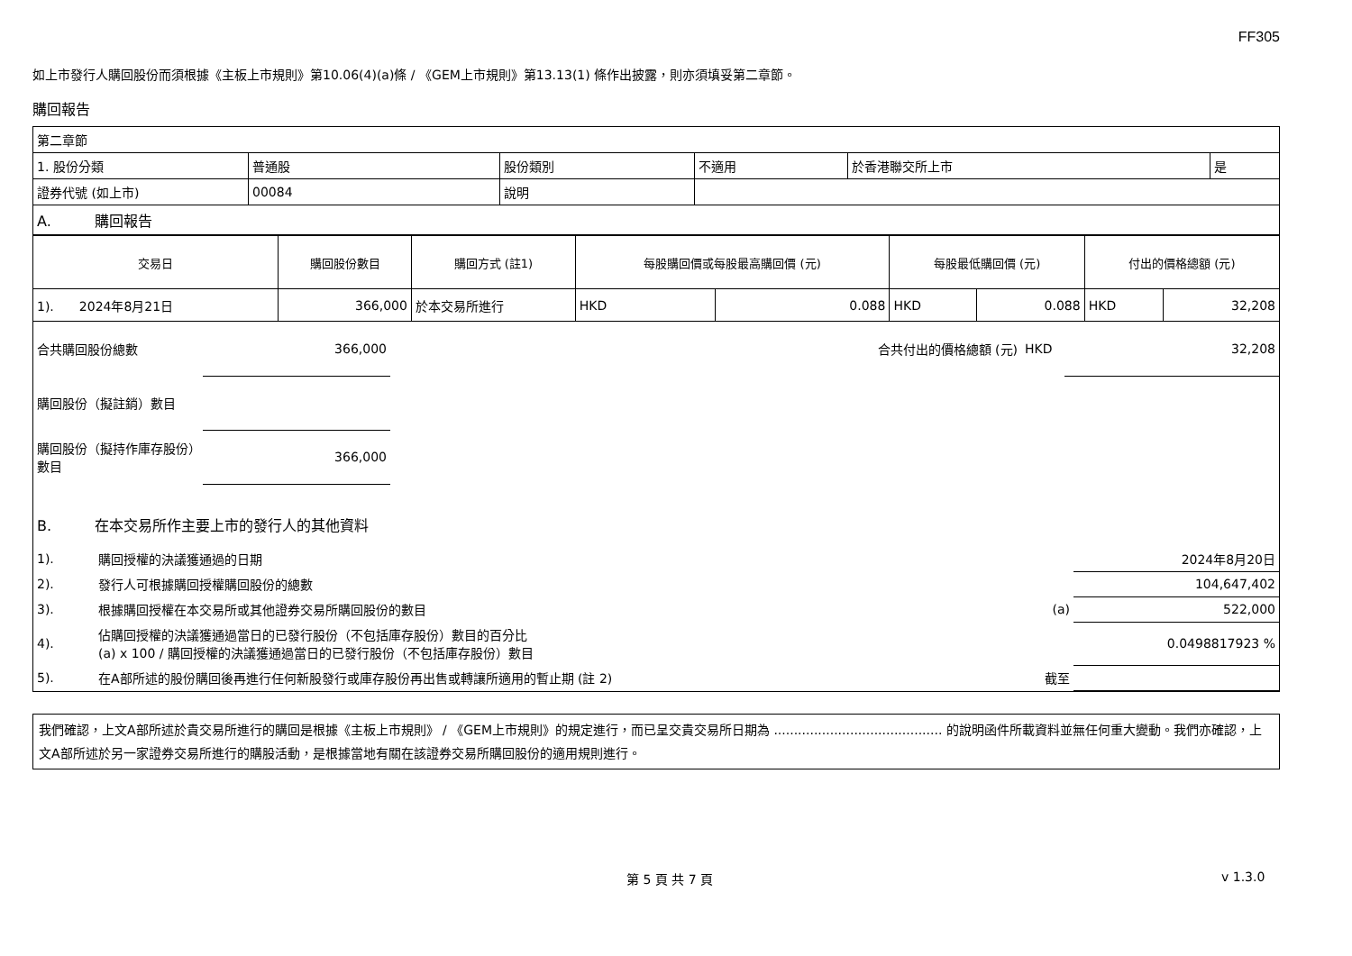FF305
如上市發行人購回股份而須根據《主板上市規則》第10.06(4)(a)條 / 《GEM上市規則》第13.13(1) 條作出披露，則亦須填妥第二章節。
購回報告
| 第二章節 | | | | | |
| 1. 股份分類 | 普通股 | 股份類別 | 不適用 | 於香港聯交所上市 | 是 |
| 證券代號 (如上市) | 00084 | 說明 | | | |
| A. 購回報告 | | | | | |
| 交易日 | 購回股份數目 | 購回方式 (註1) | 每股購回價或每股最高購回價 (元) | | 每股最低購回價 (元) | | 付出的價格總額 (元) | |
| --- | --- | --- | --- | --- | --- | --- | --- | --- |
| 1). 2024年8月21日 | 366,000 | 於本交易所進行 | HKD | 0.088 | HKD | 0.088 | HKD | 32,208 |
| 合共購回股份總數 | 366,000 | 合共付出的價格總額 (元) | HKD | 32,208 |
| 購回股份（擬註銷）數目 | | | | |
| 購回股份（擬持作庫存股份）數目 | 366,000 | | | |
| B. 在本交易所作主要上市的發行人的其他資料 | | | |
| 1). | 購回授權的決議獲通過的日期 | | 2024年8月20日 |
| 2). | 發行人可根據購回授權購回股份的總數 | | 104,647,402 |
| 3). | 根據購回授權在本交易所或其他證券交易所購回股份的數目 | (a) | 522,000 |
| 4). | 佔購回授權的決議獲通過當日的已發行股份（不包括庫存股份）數目的百分比 (a) x 100 / 購回授權的決議獲通過當日的已發行股份（不包括庫存股份）數目 | | 0.0498817923 % |
| 5). | 在A部所述的股份購回後再進行任何新股發行或庫存股份再出售或轉讓所適用的暫止期 (註 2) | 截至 | |
我們確認，上文A部所述於貴交易所進行的購回是根據《主板上市規則》 / 《GEM上市規則》的規定進行，而已呈交貴交易所日期為 .......................................... 的說明函件所載資料並無任何重大變動。我們亦確認，上文A部所述於另一家證券交易所進行的購股活動，是根據當地有關在該證券交易所購回股份的適用規則進行。
第 5 頁 共 7 頁 v 1.3.0